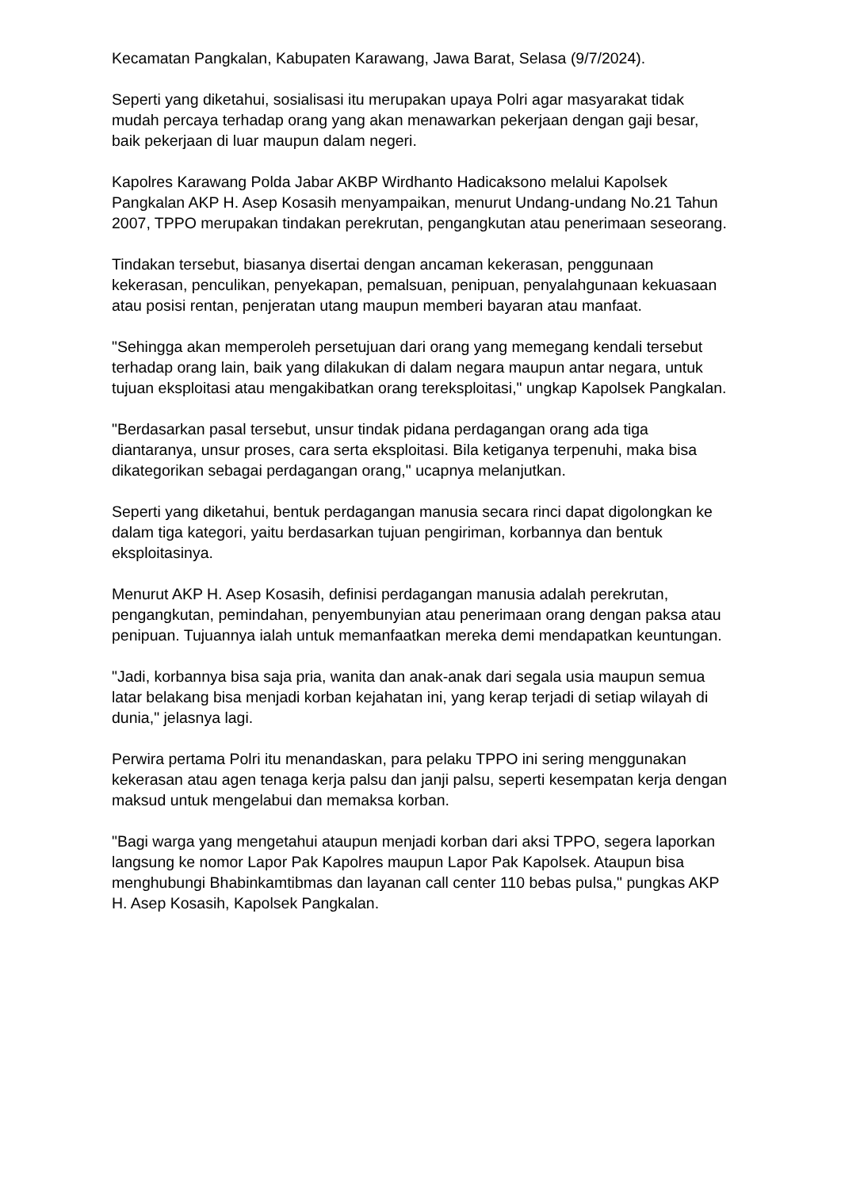Kecamatan Pangkalan, Kabupaten Karawang, Jawa Barat, Selasa (9/7/2024).
Seperti yang diketahui, sosialisasi itu merupakan upaya Polri agar masyarakat tidak mudah percaya terhadap orang yang akan menawarkan pekerjaan dengan gaji besar, baik pekerjaan di luar maupun dalam negeri.
Kapolres Karawang Polda Jabar AKBP Wirdhanto Hadicaksono melalui Kapolsek Pangkalan AKP H. Asep Kosasih menyampaikan, menurut Undang-undang No.21 Tahun 2007, TPPO merupakan tindakan perekrutan, pengangkutan atau penerimaan seseorang.
Tindakan tersebut, biasanya disertai dengan ancaman kekerasan, penggunaan kekerasan, penculikan, penyekapan, pemalsuan, penipuan, penyalahgunaan kekuasaan atau posisi rentan, penjeratan utang maupun memberi bayaran atau manfaat.
"Sehingga akan memperoleh persetujuan dari orang yang memegang kendali tersebut terhadap orang lain, baik yang dilakukan di dalam negara maupun antar negara, untuk tujuan eksploitasi atau mengakibatkan orang tereksploitasi," ungkap Kapolsek Pangkalan.
"Berdasarkan pasal tersebut, unsur tindak pidana perdagangan orang ada tiga diantaranya, unsur proses, cara serta eksploitasi. Bila ketiganya terpenuhi, maka bisa dikategorikan sebagai perdagangan orang," ucapnya melanjutkan.
Seperti yang diketahui, bentuk perdagangan manusia secara rinci dapat digolongkan ke dalam tiga kategori, yaitu berdasarkan tujuan pengiriman, korbannya dan bentuk eksploitasinya.
Menurut AKP H. Asep Kosasih, definisi perdagangan manusia adalah perekrutan, pengangkutan, pemindahan, penyembunyian atau penerimaan orang dengan paksa atau penipuan. Tujuannya ialah untuk memanfaatkan mereka demi mendapatkan keuntungan.
"Jadi, korbannya bisa saja pria, wanita dan anak-anak dari segala usia maupun semua latar belakang bisa menjadi korban kejahatan ini, yang kerap terjadi di setiap wilayah di dunia," jelasnya lagi.
Perwira pertama Polri itu menandaskan, para pelaku TPPO ini sering menggunakan kekerasan atau agen tenaga kerja palsu dan janji palsu, seperti kesempatan kerja dengan maksud untuk mengelabui dan memaksa korban.
"Bagi warga yang mengetahui ataupun menjadi korban dari aksi TPPO, segera laporkan langsung ke nomor Lapor Pak Kapolres maupun Lapor Pak Kapolsek. Ataupun bisa menghubungi Bhabinkamtibmas dan layanan call center 110 bebas pulsa," pungkas AKP H. Asep Kosasih, Kapolsek Pangkalan.